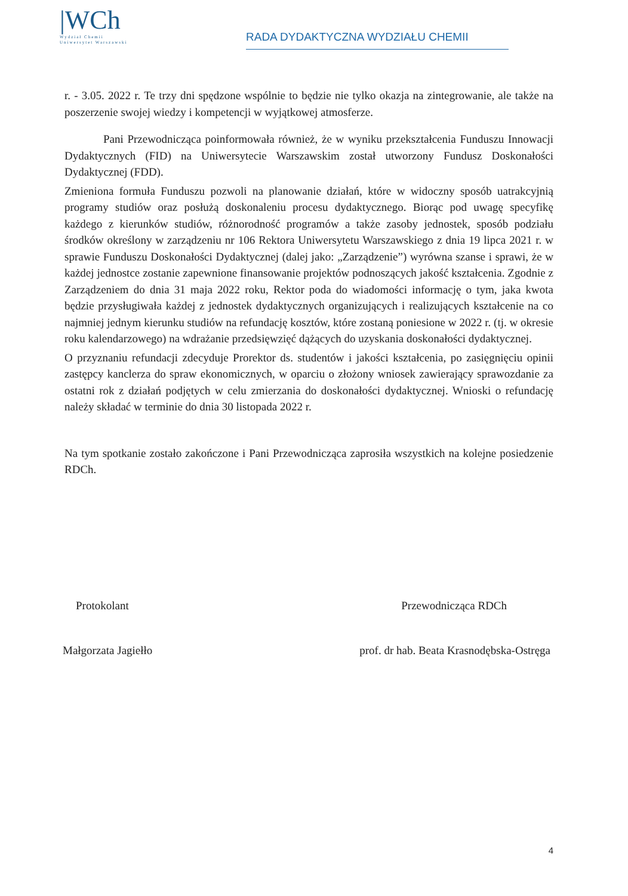|WCh
Wydział Chemii
Uniwersytet Warszawski
RADA DYDAKTYCZNA WYDZIAŁU CHEMII
r. - 3.05. 2022 r. Te trzy dni spędzone wspólnie to będzie nie tylko okazja na zintegrowanie, ale także na poszerzenie swojej wiedzy i kompetencji w wyjątkowej atmosferze.
Pani Przewodnicząca poinformowała również, że w wyniku przekształcenia Funduszu Innowacji Dydaktycznych (FID) na Uniwersytecie Warszawskim został utworzony Fundusz Doskonałości Dydaktycznej (FDD).
Zmieniona formuła Funduszu pozwoli na planowanie działań, które w widoczny sposób uatrakcyjnią programy studiów oraz posłużą doskonaleniu procesu dydaktycznego. Biorąc pod uwagę specyfikę każdego z kierunków studiów, różnorodność programów a także zasoby jednostek, sposób podziału środków określony w zarządzeniu nr 106 Rektora Uniwersytetu Warszawskiego z dnia 19 lipca 2021 r. w sprawie Funduszu Doskonałości Dydaktycznej (dalej jako: „Zarządzenie”) wyrówna szanse i sprawi, że w każdej jednostce zostanie zapewnione finansowanie projektów podnoszących jakość kształcenia. Zgodnie z Zarządzeniem do dnia 31 maja 2022 roku, Rektor poda do wiadomości informację o tym, jaka kwota będzie przysługiwała każdej z jednostek dydaktycznych organizujących i realizujących kształcenie na co najmniej jednym kierunku studiów na refundację kosztów, które zostaną poniesione w 2022 r. (tj. w okresie roku kalendarzowego) na wdrażanie przedsięwzięć dążących do uzyskania doskonałości dydaktycznej.
O przyznaniu refundacji zdecyduje Prorektor ds. studentów i jakości kształcenia, po zasięgnięciu opinii zastępcy kanclerza do spraw ekonomicznych, w oparciu o złożony wniosek zawierający sprawozdanie za ostatni rok z działań podjętych w celu zmierzania do doskonałości dydaktycznej. Wnioski o refundację należy składać w terminie do dnia 30 listopada 2022 r.
Na tym spotkanie zostało zakończone i Pani Przewodnicząca zaprosiła wszystkich na kolejne posiedzenie RDCh.
Protokolant
Małgorzata Jagiełło
Przewodnicząca RDCh
prof. dr hab. Beata Krasnodębska-Ostręga
4